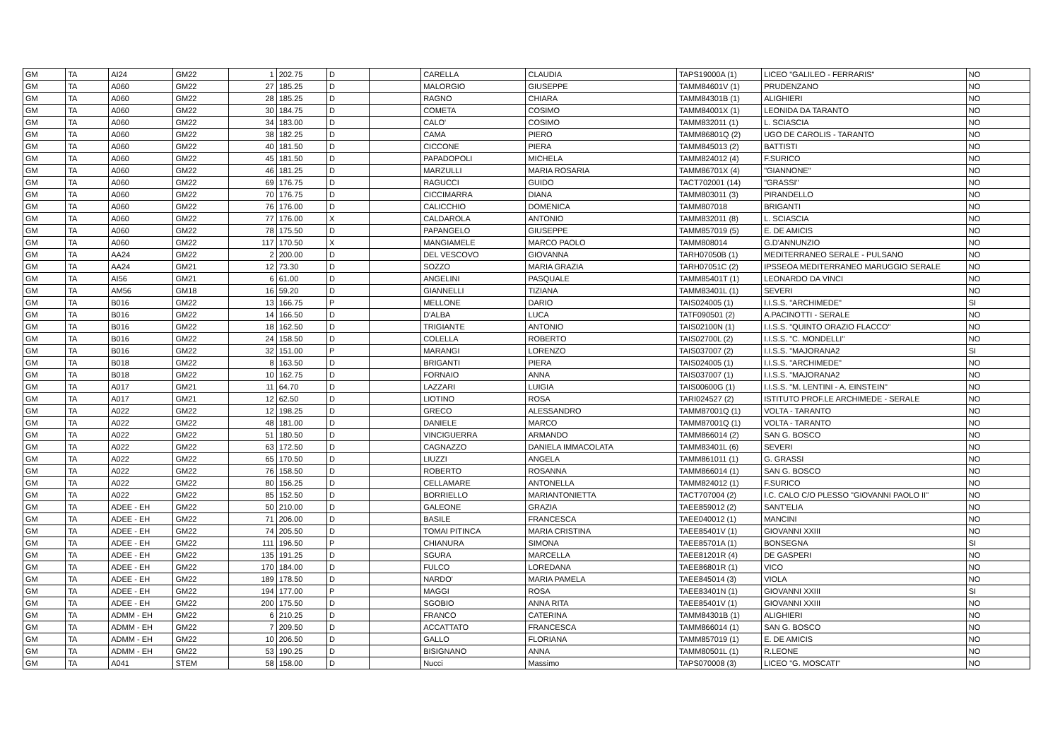| GM | TA | AI24 | GM22 | 1 | 202.75 | D | | CARELLA | CLAUDIA | TAPS19000A (1) | LICEO "GALILEO - FERRARIS" | NO |
| GM | TA | A060 | GM22 | 27 | 185.25 | D | | MALORGIO | GIUSEPPE | TAMM84601V (1) | PRUDENZANO | NO |
| GM | TA | A060 | GM22 | 28 | 185.25 | D | | RAGNO | CHIARA | TAMM84301B (1) | ALIGHIERI | NO |
| GM | TA | A060 | GM22 | 30 | 184.75 | D | | COMETA | COSIMO | TAMM84001X (1) | LEONIDA DA TARANTO | NO |
| GM | TA | A060 | GM22 | 34 | 183.00 | D | | CALO' | COSIMO | TAMM832011 (1) | L. SCIASCIA | NO |
| GM | TA | A060 | GM22 | 38 | 182.25 | D | | CAMA | PIERO | TAMM86801Q (2) | UGO DE CAROLIS - TARANTO | NO |
| GM | TA | A060 | GM22 | 40 | 181.50 | D | | CICCONE | PIERA | TAMM845013 (2) | BATTISTI | NO |
| GM | TA | A060 | GM22 | 45 | 181.50 | D | | PAPADOPOLI | MICHELA | TAMM824012 (4) | F.SURICO | NO |
| GM | TA | A060 | GM22 | 46 | 181.25 | D | | MARZULLI | MARIA ROSARIA | TAMM86701X (4) | "GIANNONE" | NO |
| GM | TA | A060 | GM22 | 69 | 176.75 | D | | RAGUCCI | GUIDO | TACT702001 (14) | "GRASSI" | NO |
| GM | TA | A060 | GM22 | 70 | 176.75 | D | | CICCIMARRA | DIANA | TAMM803011 (3) | PIRANDELLO | NO |
| GM | TA | A060 | GM22 | 76 | 176.00 | D | | CALICCHIO | DOMENICA | TAMM807018 | BRIGANTI | NO |
| GM | TA | A060 | GM22 | 77 | 176.00 | X | | CALDAROLA | ANTONIO | TAMM832011 (8) | L. SCIASCIA | NO |
| GM | TA | A060 | GM22 | 78 | 175.50 | D | | PAPANGELO | GIUSEPPE | TAMM857019 (5) | E. DE AMICIS | NO |
| GM | TA | A060 | GM22 | 117 | 170.50 | X | | MANGIAMELE | MARCO PAOLO | TAMM808014 | G.D'ANNUNZIO | NO |
| GM | TA | AA24 | GM22 | 2 | 200.00 | D | | DEL VESCOVO | GIOVANNA | TARH07050B (1) | MEDITERRANEO SERALE - PULSANO | NO |
| GM | TA | AA24 | GM21 | 12 | 73.30 | D | | SOZZO | MARIA GRAZIA | TARH07051C (2) | IPSSEOA MEDITERRANEO MARUGGIO SERALE | NO |
| GM | TA | AI56 | GM21 | 6 | 61.00 | D | | ANGELINI | PASQUALE | TAMM85401T (1) | LEONARDO DA VINCI | NO |
| GM | TA | AM56 | GM18 | 16 | 59.20 | D | | GIANNELLI | TIZIANA | TAMM83401L (1) | SEVERI | NO |
| GM | TA | B016 | GM22 | 13 | 166.75 | P | | MELLONE | DARIO | TAIS024005 (1) | I.I.S.S. "ARCHIMEDE" | SI |
| GM | TA | B016 | GM22 | 14 | 166.50 | D | | D'ALBA | LUCA | TATF090501 (2) | A.PACINOTTI - SERALE | NO |
| GM | TA | B016 | GM22 | 18 | 162.50 | D | | TRIGIANTE | ANTONIO | TAIS02100N (1) | I.I.S.S. "QUINTO ORAZIO FLACCO" | NO |
| GM | TA | B016 | GM22 | 24 | 158.50 | D | | COLELLA | ROBERTO | TAIS02700L (2) | I.I.S.S. "C. MONDELLI" | NO |
| GM | TA | B016 | GM22 | 32 | 151.00 | P | | MARANGI | LORENZO | TAIS037007 (2) | I.I.S.S. "MAJORANA2 | SI |
| GM | TA | B018 | GM22 | 8 | 163.50 | D | | BRIGANTI | PIERA | TAIS024005 (1) | I.I.S.S. "ARCHIMEDE" | NO |
| GM | TA | B018 | GM22 | 10 | 162.75 | D | | FORNAIO | ANNA | TAIS037007 (1) | I.I.S.S. "MAJORANA2 | NO |
| GM | TA | A017 | GM21 | 11 | 64.70 | D | | LAZZARI | LUIGIA | TAIS00600G (1) | I.I.S.S. "M. LENTINI - A. EINSTEIN" | NO |
| GM | TA | A017 | GM21 | 12 | 62.50 | D | | LIOTINO | ROSA | TARI024527 (2) | ISTITUTO PROF.LE ARCHIMEDE - SERALE | NO |
| GM | TA | A022 | GM22 | 12 | 198.25 | D | | GRECO | ALESSANDRO | TAMM87001Q (1) | VOLTA - TARANTO | NO |
| GM | TA | A022 | GM22 | 48 | 181.00 | D | | DANIELE | MARCO | TAMM87001Q (1) | VOLTA - TARANTO | NO |
| GM | TA | A022 | GM22 | 51 | 180.50 | D | | VINCIGUERRA | ARMANDO | TAMM866014 (2) | SAN G. BOSCO | NO |
| GM | TA | A022 | GM22 | 63 | 172.50 | D | | CAGNAZZO | DANIELA IMMACOLATA | TAMM83401L (6) | SEVERI | NO |
| GM | TA | A022 | GM22 | 65 | 170.50 | D | | LIUZZI | ANGELA | TAMM861011 (1) | G. GRASSI | NO |
| GM | TA | A022 | GM22 | 76 | 158.50 | D | | ROBERTO | ROSANNA | TAMM866014 (1) | SAN G. BOSCO | NO |
| GM | TA | A022 | GM22 | 80 | 156.25 | D | | CELLAMARE | ANTONELLA | TAMM824012 (1) | F.SURICO | NO |
| GM | TA | A022 | GM22 | 85 | 152.50 | D | | BORRIELLO | MARIANTONIETTA | TACT707004 (2) | I.C. CALO C/O PLESSO "GIOVANNI PAOLO II" | NO |
| GM | TA | ADEE - EH | GM22 | 50 | 210.00 | D | | GALEONE | GRAZIA | TAEE859012 (2) | SANT'ELIA | NO |
| GM | TA | ADEE - EH | GM22 | 71 | 206.00 | D | | BASILE | FRANCESCA | TAEE040012 (1) | MANCINI | NO |
| GM | TA | ADEE - EH | GM22 | 74 | 205.50 | D | | TOMAI PITINCA | MARIA CRISTINA | TAEE85401V (1) | GIOVANNI XXIII | NO |
| GM | TA | ADEE - EH | GM22 | 111 | 196.50 | P | | CHIANURA | SIMONA | TAEE85701A (1) | BONSEGNA | SI |
| GM | TA | ADEE - EH | GM22 | 135 | 191.25 | D | | SGURA | MARCELLA | TAEE81201R (4) | DE GASPERI | NO |
| GM | TA | ADEE - EH | GM22 | 170 | 184.00 | D | | FULCO | LOREDANA | TAEE86801R (1) | VICO | NO |
| GM | TA | ADEE - EH | GM22 | 189 | 178.50 | D | | NARDO' | MARIA PAMELA | TAEE845014 (3) | VIOLA | NO |
| GM | TA | ADEE - EH | GM22 | 194 | 177.00 | P | | MAGGI | ROSA | TAEE83401N (1) | GIOVANNI XXIII | SI |
| GM | TA | ADEE - EH | GM22 | 200 | 175.50 | D | | SGOBIO | ANNA RITA | TAEE85401V (1) | GIOVANNI XXIII | NO |
| GM | TA | ADMM - EH | GM22 | 6 | 210.25 | D | | FRANCO | CATERINA | TAMM84301B (1) | ALIGHIERI | NO |
| GM | TA | ADMM - EH | GM22 | 7 | 209.50 | D | | ACCATTATO | FRANCESCA | TAMM866014 (1) | SAN G. BOSCO | NO |
| GM | TA | ADMM - EH | GM22 | 10 | 206.50 | D | | GALLO | FLORIANA | TAMM857019 (1) | E. DE AMICIS | NO |
| GM | TA | ADMM - EH | GM22 | 53 | 190.25 | D | | BISIGNANO | ANNA | TAMM80501L (1) | R.LEONE | NO |
| GM | TA | A041 | STEM | 58 | 158.00 | D | | Nucci | Massimo | TAPS070008 (3) | LICEO "G. MOSCATI" | NO |